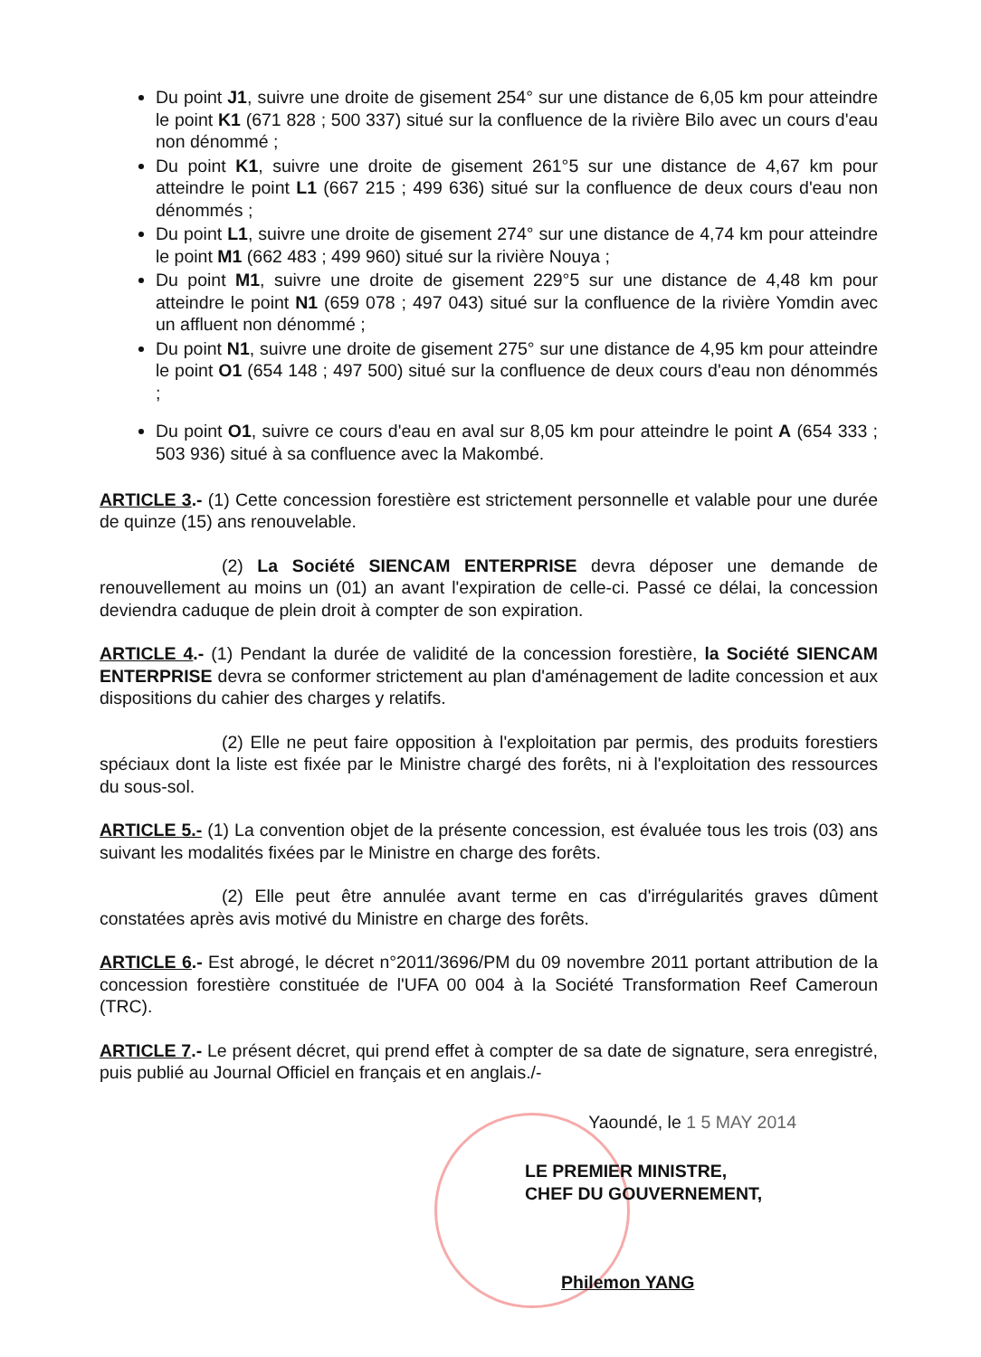Du point J1, suivre une droite de gisement 254° sur une distance de 6,05 km pour atteindre le point K1 (671 828 ; 500 337) situé sur la confluence de la rivière Bilo avec un cours d'eau non dénommé ;
Du point K1, suivre une droite de gisement 261°5 sur une distance de 4,67 km pour atteindre le point L1 (667 215 ; 499 636) situé sur la confluence de deux cours d'eau non dénommés ;
Du point L1, suivre une droite de gisement 274° sur une distance de 4,74 km pour atteindre le point M1 (662 483 ; 499 960) situé sur la rivière Nouya ;
Du point M1, suivre une droite de gisement 229°5 sur une distance de 4,48 km pour atteindre le point N1 (659 078 ; 497 043) situé sur la confluence de la rivière Yomdin avec un affluent non dénommé ;
Du point N1, suivre une droite de gisement 275° sur une distance de 4,95 km pour atteindre le point O1 (654 148 ; 497 500) situé sur la confluence de deux cours d'eau non dénommés ;
Du point O1, suivre ce cours d'eau en aval sur 8,05 km pour atteindre le point A (654 333 ; 503 936) situé à sa confluence avec la Makombé.
ARTICLE 3.- (1) Cette concession forestière est strictement personnelle et valable pour une durée de quinze (15) ans renouvelable.
(2) La Société SIENCAM ENTERPRISE devra déposer une demande de renouvellement au moins un (01) an avant l'expiration de celle-ci. Passé ce délai, la concession deviendra caduque de plein droit à compter de son expiration.
ARTICLE 4.- (1) Pendant la durée de validité de la concession forestière, la Société SIENCAM ENTERPRISE devra se conformer strictement au plan d'aménagement de ladite concession et aux dispositions du cahier des charges y relatifs.
(2) Elle ne peut faire opposition à l'exploitation par permis, des produits forestiers spéciaux dont la liste est fixée par le Ministre chargé des forêts, ni à l'exploitation des ressources du sous-sol.
ARTICLE 5.- (1) La convention objet de la présente concession, est évaluée tous les trois (03) ans suivant les modalités fixées par le Ministre en charge des forêts.
(2) Elle peut être annulée avant terme en cas d'irrégularités graves dûment constatées après avis motivé du Ministre en charge des forêts.
ARTICLE 6.- Est abrogé, le décret n°2011/3696/PM du 09 novembre 2011 portant attribution de la concession forestière constituée de l'UFA 00 004 à la Société Transformation Reef Cameroun (TRC).
ARTICLE 7.- Le présent décret, qui prend effet à compter de sa date de signature, sera enregistré, puis publié au Journal Officiel en français et en anglais./-
Yaoundé, le 1 5 MAY 2014
LE PREMIER MINISTRE,
CHEF DU GOUVERNEMENT,
Philemon YANG